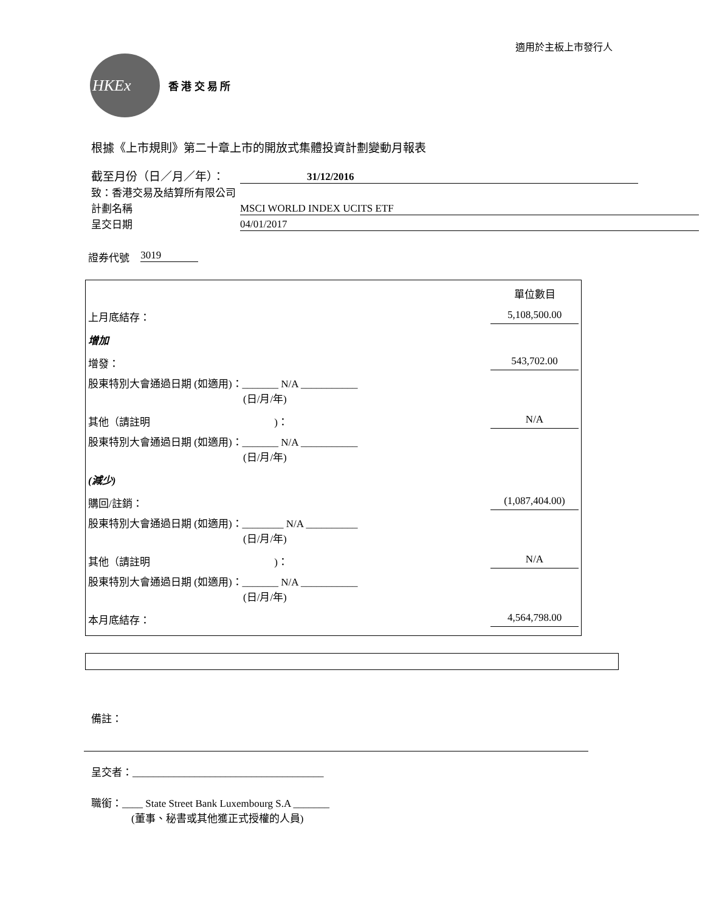適用於主板上市發行人
HKEx
香 港 交 易 所
根據《上市規則》第二十章上市的開放式集體投資計劃變動月報表
截至月份（日／月／年）：
31/12/2016
致：香港交易及結算所有限公司
計劃名稱
MSCI WORLD INDEX UCITS ETF
呈交日期
04/01/2017
證券代號 3019
| | 單位數目 |
| 上月底結存： | 5,108,500.00 |
| 增加 | |
| 增發： | 543,702.00 |
| 股東特別大會通過日期 (如適用)：_______ N/A ___________ (日/月/年) | |
| 其他（請註明 )： | N/A |
| 股東特別大會通過日期 (如適用)：_______ N/A ___________ (日/月/年) | |
| (減少) | |
| 購回/註銷： | (1,087,404.00) |
| 股東特別大會通過日期 (如適用)：________ N/A __________ (日/月/年) | |
| 其他（請註明 )： | N/A |
| 股東特別大會通過日期 (如適用)：_______ N/A ___________ (日/月/年) | |
| 本月底結存： | 4,564,798.00 |
備註：
呈交者：_____________________________________
職銜：____ State Street Bank Luxembourg S.A _______
(董事、秘書或其他獲正式授權的人員)